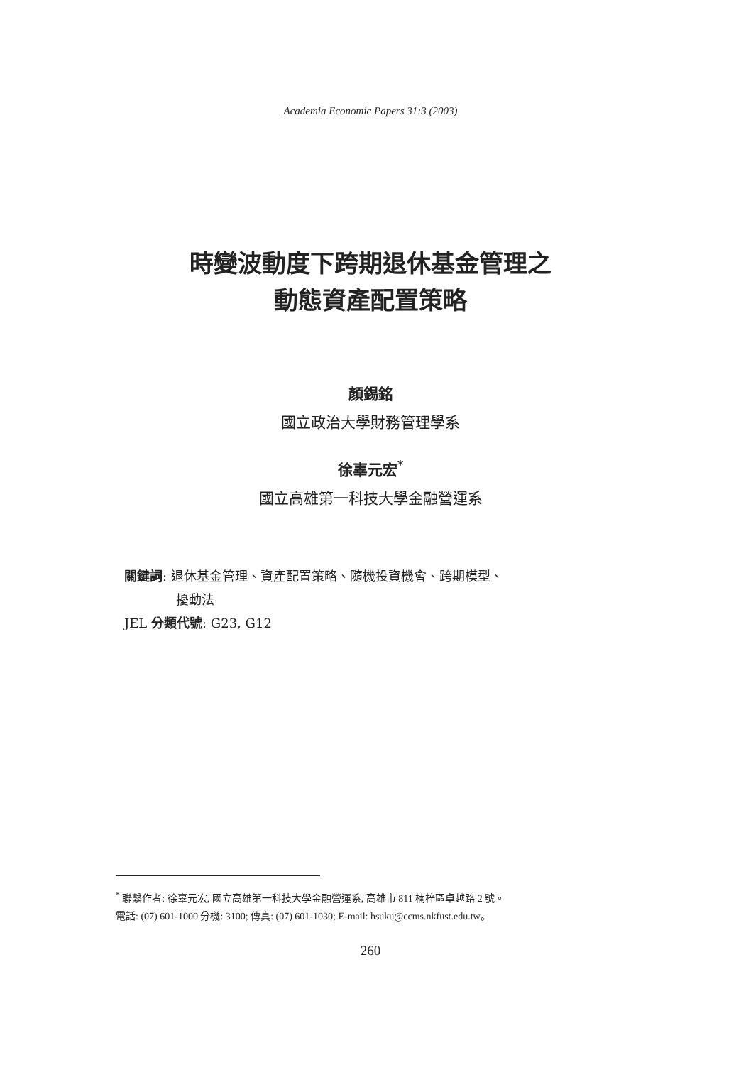Academia Economic Papers 31:3 (2003)
時變波動度下跨期退休基金管理之
動態資產配置策略
顏錫銘
國立政治大學財務管理學系
徐辜元宏<sup>*</sup>
國立高雄第一科技大學金融營運系
關鍵詞: 退休基金管理、資產配置策略、隨機投資機會、跨期模型、
擾動法
JEL 分類代號: G23, G12
<sup>*</sup> 聯繫作者: 徐辜元宏, 國立高雄第一科技大學金融營運系, 高雄市 811 楠梓區卓越路 2 號。
電話: (07) 601-1000 分機: 3100; 傳真: (07) 601-1030; E-mail: hsuku@ccms.nkfust.edu.tw。
260